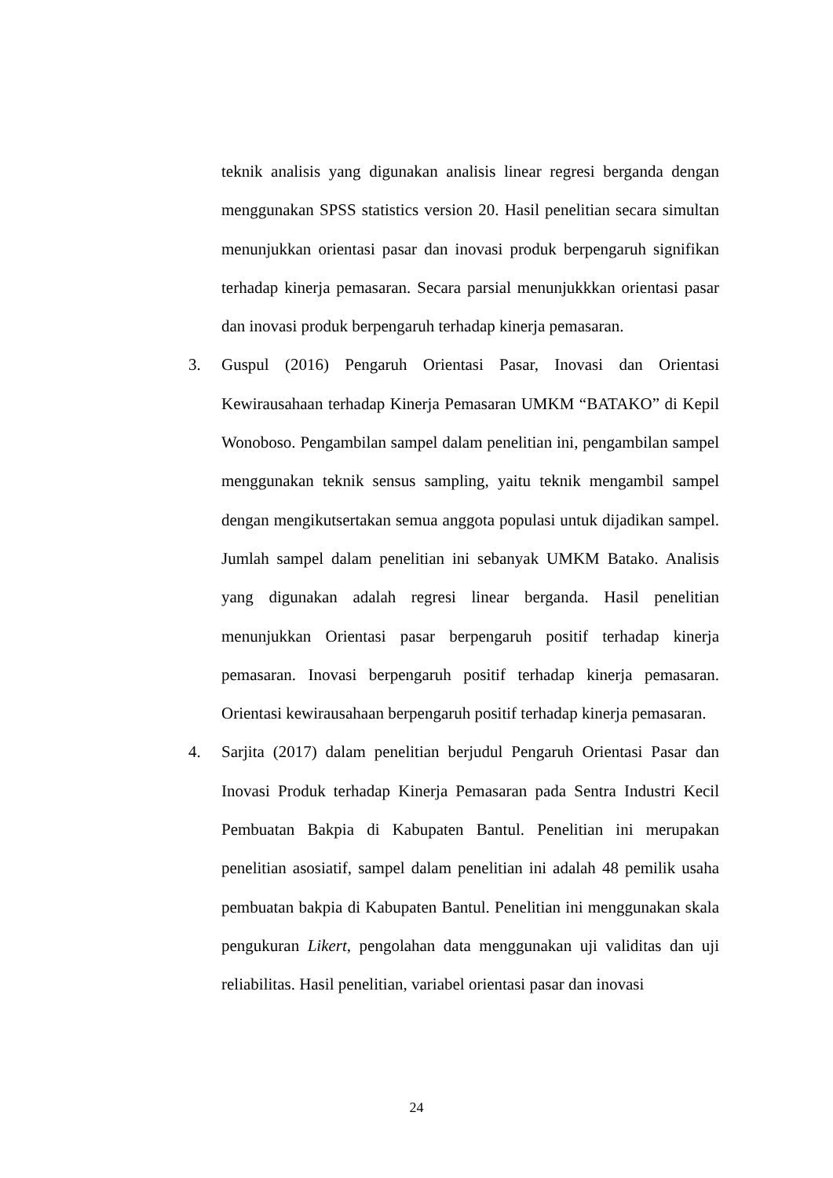teknik analisis yang digunakan analisis linear regresi berganda dengan menggunakan SPSS statistics version 20. Hasil penelitian secara simultan menunjukkan orientasi pasar dan inovasi produk berpengaruh signifikan terhadap kinerja pemasaran. Secara parsial menunjukkkan orientasi pasar dan inovasi produk berpengaruh terhadap kinerja pemasaran.
3. Guspul (2016) Pengaruh Orientasi Pasar, Inovasi dan Orientasi Kewirausahaan terhadap Kinerja Pemasaran UMKM “BATAKO” di Kepil Wonoboso. Pengambilan sampel dalam penelitian ini, pengambilan sampel menggunakan teknik sensus sampling, yaitu teknik mengambil sampel dengan mengikutsertakan semua anggota populasi untuk dijadikan sampel. Jumlah sampel dalam penelitian ini sebanyak UMKM Batako. Analisis yang digunakan adalah regresi linear berganda. Hasil penelitian menunjukkan Orientasi pasar berpengaruh positif terhadap kinerja pemasaran. Inovasi berpengaruh positif terhadap kinerja pemasaran. Orientasi kewirausahaan berpengaruh positif terhadap kinerja pemasaran.
4. Sarjita (2017) dalam penelitian berjudul Pengaruh Orientasi Pasar dan Inovasi Produk terhadap Kinerja Pemasaran pada Sentra Industri Kecil Pembuatan Bakpia di Kabupaten Bantul. Penelitian ini merupakan penelitian asosiatif, sampel dalam penelitian ini adalah 48 pemilik usaha pembuatan bakpia di Kabupaten Bantul. Penelitian ini menggunakan skala pengukuran Likert, pengolahan data menggunakan uji validitas dan uji reliabilitas. Hasil penelitian, variabel orientasi pasar dan inovasi
24